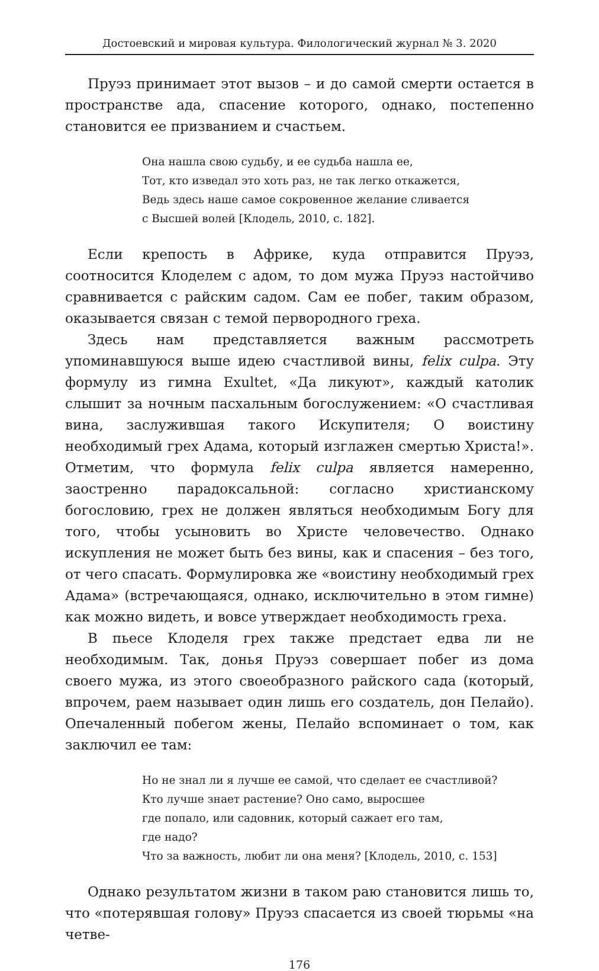Достоевский и мировая культура. Филологический журнал № 3. 2020
Пруэз принимает этот вызов – и до самой смерти остается в пространстве ада, спасение которого, однако, постепенно становится ее призванием и счастьем.
Она нашла свою судьбу, и ее судьба нашла ее,
Тот, кто изведал это хоть раз, не так легко откажется,
Ведь здесь наше самое сокровенное желание сливается
с Высшей волей [Клодель, 2010, с. 182].
Если крепость в Африке, куда отправится Пруэз, соотносится Клоделем с адом, то дом мужа Пруэз настойчиво сравнивается с райским садом. Сам ее побег, таким образом, оказывается связан с темой первородного греха.
Здесь нам представляется важным рассмотреть упоминавшуюся выше идею счастливой вины, felix culpa. Эту формулу из гимна Exultet, «Да ликуют», каждый католик слышит за ночным пасхальным богослужением: «О счастливая вина, заслужившая такого Искупителя; О воистину необходимый грех Адама, который изглажен смертью Христа!». Отметим, что формула felix culpa является намеренно, заостренно парадоксальной: согласно христианскому богословию, грех не должен являться необходимым Богу для того, чтобы усыновить во Христе человечество. Однако искупления не может быть без вины, как и спасения – без того, от чего спасать. Формулировка же «воистину необходимый грех Адама» (встречающаяся, однако, исключительно в этом гимне) как можно видеть, и вовсе утверждает необходимость греха.
В пьесе Клоделя грех также предстает едва ли не необходимым. Так, донья Пруэз совершает побег из дома своего мужа, из этого своеобразного райского сада (который, впрочем, раем называет один лишь его создатель, дон Пелайо). Опечаленный побегом жены, Пелайо вспоминает о том, как заключил ее там:
Но не знал ли я лучше ее самой, что сделает ее счастливой?
Кто лучше знает растение? Оно само, выросшее
где попало, или садовник, который сажает его там,
где надо?
Что за важность, любит ли она меня? [Клодель, 2010, с. 153]
Однако результатом жизни в таком раю становится лишь то, что «потерявшая голову» Пруэз спасается из своей тюрьмы «на четве-
176